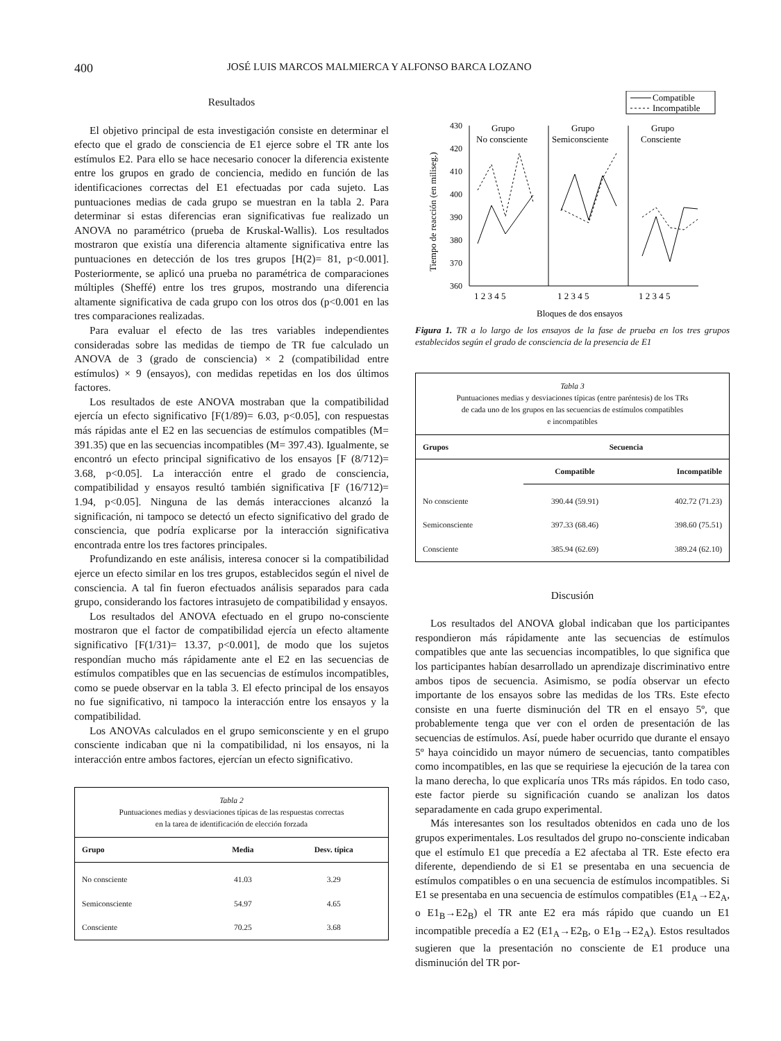400 JOSÉ LUIS MARCOS MALMIERCA Y ALFONSO BARCA LOZANO
Resultados
El objetivo principal de esta investigación consiste en determinar el efecto que el grado de consciencia de E1 ejerce sobre el TR ante los estímulos E2. Para ello se hace necesario conocer la diferencia existente entre los grupos en grado de conciencia, medido en función de las identificaciones correctas del E1 efectuadas por cada sujeto. Las puntuaciones medias de cada grupo se muestran en la tabla 2. Para determinar si estas diferencias eran significativas fue realizado un ANOVA no paramétrico (prueba de Kruskal-Wallis). Los resultados mostraron que existía una diferencia altamente significativa entre las puntuaciones en detección de los tres grupos [H(2)= 81, p<0.001]. Posteriormente, se aplicó una prueba no paramétrica de comparaciones múltiples (Sheffé) entre los tres grupos, mostrando una diferencia altamente significativa de cada grupo con los otros dos (p<0.001 en las tres comparaciones realizadas.
Para evaluar el efecto de las tres variables independientes consideradas sobre las medidas de tiempo de TR fue calculado un ANOVA de 3 (grado de consciencia) × 2 (compatibilidad entre estímulos) × 9 (ensayos), con medidas repetidas en los dos últimos factores.
Los resultados de este ANOVA mostraban que la compatibilidad ejercía un efecto significativo [F(1/89)= 6.03, p<0.05], con respuestas más rápidas ante el E2 en las secuencias de estímulos compatibles (M= 391.35) que en las secuencias incompatibles (M= 397.43). Igualmente, se encontró un efecto principal significativo de los ensayos [F (8/712)= 3.68, p<0.05]. La interacción entre el grado de consciencia, compatibilidad y ensayos resultó también significativa [F (16/712)= 1.94, p<0.05]. Ninguna de las demás interacciones alcanzó la significación, ni tampoco se detectó un efecto significativo del grado de consciencia, que podría explicarse por la interacción significativa encontrada entre los tres factores principales.
Profundizando en este análisis, interesa conocer si la compatibilidad ejerce un efecto similar en los tres grupos, establecidos según el nivel de consciencia. A tal fin fueron efectuados análisis separados para cada grupo, considerando los factores intrasujeto de compatibilidad y ensayos.
Los resultados del ANOVA efectuado en el grupo no-consciente mostraron que el factor de compatibilidad ejercía un efecto altamente significativo [F(1/31)= 13.37, p<0.001], de modo que los sujetos respondían mucho más rápidamente ante el E2 en las secuencias de estímulos compatibles que en las secuencias de estímulos incompatibles, como se puede observar en la tabla 3. El efecto principal de los ensayos no fue significativo, ni tampoco la interacción entre los ensayos y la compatibilidad.
Los ANOVAs calculados en el grupo semiconsciente y en el grupo consciente indicaban que ni la compatibilidad, ni los ensayos, ni la interacción entre ambos factores, ejercían un efecto significativo.
Tabla 2
Puntuaciones medias y desviaciones típicas de las respuestas correctas
en la tarea de identificación de elección forzada
| Grupo | Media | Desv. típica |
| --- | --- | --- |
| No consciente | 41.03 | 3.29 |
| Semiconsciente | 54.97 | 4.65 |
| Consciente | 70.25 | 3.68 |
Compatible
Incompatible
Tiempo de reacción (en miliseg.)
430
420
410
400
390
380
370
360
Grupo
No consciente
Grupo
Semiconsciente
Grupo
Consciente
1 2 3 4 5
1 2 3 4 5
1 2 3 4 5
Bloques de dos ensayos
Figura 1. TR a lo largo de los ensayos de la fase de prueba en los tres grupos establecidos según el grado de consciencia de la presencia de E1
Tabla 3
Puntuaciones medias y desviaciones típicas (entre paréntesis) de los TRs
de cada uno de los grupos en las secuencias de estímulos compatibles
e incompatibles
| Grupos | Secuencia | |
| --- | --- | --- |
| | Compatible | Incompatible |
| No consciente | 390.44 (59.91) | 402.72 (71.23) |
| Semiconsciente | 397.33 (68.46) | 398.60 (75.51) |
| Consciente | 385.94 (62.69) | 389.24 (62.10) |
Discusión
Los resultados del ANOVA global indicaban que los participantes respondieron más rápidamente ante las secuencias de estímulos compatibles que ante las secuencias incompatibles, lo que significa que los participantes habían desarrollado un aprendizaje discriminativo entre ambos tipos de secuencia. Asimismo, se podía observar un efecto importante de los ensayos sobre las medidas de los TRs. Este efecto consiste en una fuerte disminución del TR en el ensayo 5º, que probablemente tenga que ver con el orden de presentación de las secuencias de estímulos. Así, puede haber ocurrido que durante el ensayo 5º haya coincidido un mayor número de secuencias, tanto compatibles como incompatibles, en las que se requiriese la ejecución de la tarea con la mano derecha, lo que explicaría unos TRs más rápidos. En todo caso, este factor pierde su significación cuando se analizan los datos separadamente en cada grupo experimental.
Más interesantes son los resultados obtenidos en cada uno de los grupos experimentales. Los resultados del grupo no-consciente indicaban que el estímulo E1 que precedía a E2 afectaba al TR. Este efecto era diferente, dependiendo de si E1 se presentaba en una secuencia de estímulos compatibles o en una secuencia de estímulos incompatibles. Si E1 se presentaba en una secuencia de estímulos compatibles (E1<sub>A</sub>→E2<sub>A</sub>, o E1<sub>B</sub>→E2<sub>B</sub>) el TR ante E2 era más rápido que cuando un E1 incompatible precedía a E2 (E1<sub>A</sub>→E2<sub>B</sub>, o E1<sub>B</sub>→E2<sub>A</sub>). Estos resultados sugieren que la presentación no consciente de E1 produce una disminución del TR por-